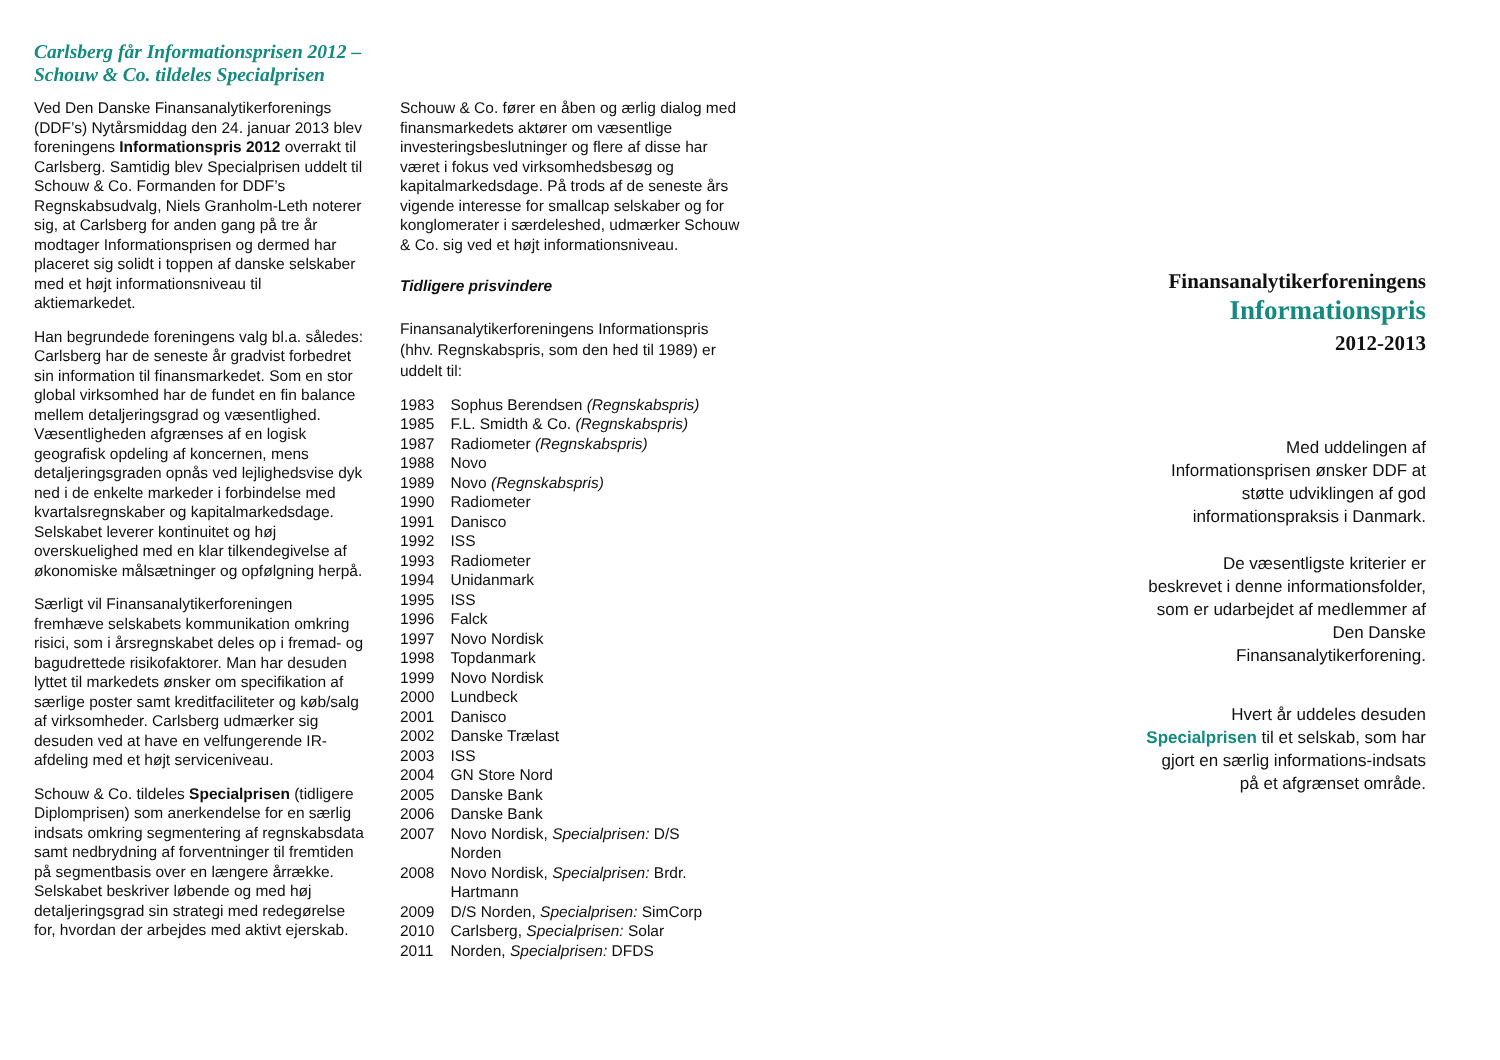Carlsberg får Informationsprisen 2012 –
Schouw & Co. tildeles Specialprisen
Ved Den Danske Finansanalytikerforenings (DDF’s) Nytårsmiddag den 24. januar 2013 blev foreningens Informationspris 2012 overrakt til Carlsberg. Samtidig blev Specialprisen uddelt til Schouw & Co. Formanden for DDF’s Regnskabsudvalg, Niels Granholm-Leth noterer sig, at Carlsberg for anden gang på tre år modtager Informationsprisen og dermed har placeret sig solidt i toppen af danske selskaber med et højt informationsniveau til aktiemarkedet.
Han begrundede foreningens valg bl.a. således: Carlsberg har de seneste år gradvist forbedret sin information til finansmarkedet. Som en stor global virksomhed har de fundet en fin balance mellem detaljeringsgrad og væsentlighed. Væsentligheden afgrænses af en logisk geografisk opdeling af koncernen, mens detaljeringsgraden opnås ved lejlighedsvise dyk ned i de enkelte markeder i forbindelse med kvartalsregnskaber og kapitalmarkedsdage. Selskabet leverer kontinuitet og høj overskuelighed med en klar tilkendegivelse af økonomiske målsætninger og opfølgning herpå.
Særligt vil Finansanalytikerforeningen fremhæve selskabets kommunikation omkring risici, som i årsregnskabet deles op i fremad- og bagudrettede risikofaktorer. Man har desuden lyttet til markedets ønsker om specifikation af særlige poster samt kreditfaciliteter og køb/salg af virksomheder. Carlsberg udmærker sig desuden ved at have en velfungerende IR-afdeling med et højt serviceniveau.
Schouw & Co. tildeles Specialprisen (tidligere Diplomprisen) som anerkendelse for en særlig indsats omkring segmentering af regnskabsdata samt nedbrydning af forventninger til fremtiden på segmentbasis over en længere årrække. Selskabet beskriver løbende og med høj detaljeringsgrad sin strategi med redegørelse for, hvordan der arbejdes med aktivt ejerskab.
Schouw & Co. fører en åben og ærlig dialog med finansmarkedets aktører om væsentlige investeringsbeslutninger og flere af disse har været i fokus ved virksomhedsbesøg og kapitalmarkedsdage. På trods af de seneste års vigende interesse for smallcap selskaber og for konglomerater i særdeleshed, udmærker Schouw & Co. sig ved et højt informationsniveau.
Tidligere prisvindere
Finansanalytikerforeningens Informationspris (hhv. Regnskabspris, som den hed til 1989) er uddelt til:
| 1983 | Sophus Berendsen (Regnskabspris) |
| 1985 | F.L. Smidth & Co. (Regnskabspris) |
| 1987 | Radiometer (Regnskabspris) |
| 1988 | Novo |
| 1989 | Novo (Regnskabspris) |
| 1990 | Radiometer |
| 1991 | Danisco |
| 1992 | ISS |
| 1993 | Radiometer |
| 1994 | Unidanmark |
| 1995 | ISS |
| 1996 | Falck |
| 1997 | Novo Nordisk |
| 1998 | Topdanmark |
| 1999 | Novo Nordisk |
| 2000 | Lundbeck |
| 2001 | Danisco |
| 2002 | Danske Trælast |
| 2003 | ISS |
| 2004 | GN Store Nord |
| 2005 | Danske Bank |
| 2006 | Danske Bank |
| 2007 | Novo Nordisk, Specialprisen: D/S Norden |
| 2008 | Novo Nordisk, Specialprisen: Brdr. Hartmann |
| 2009 | D/S Norden, Specialprisen: SimCorp |
| 2010 | Carlsberg, Specialprisen: Solar |
| 2011 | Norden, Specialprisen: DFDS |
Finansanalytikerforeningens
Informationspris
2012-2013
Med uddelingen af Informationsprisen ønsker DDF at støtte udviklingen af god informationspraksis i Danmark.
De væsentligste kriterier er beskrevet i denne informationsfolder, som er udarbejdet af medlemmer af Den Danske Finansanalytikerforening.
Hvert år uddeles desuden Specialprisen til et selskab, som har gjort en særlig informations-indsats på et afgrænset område.